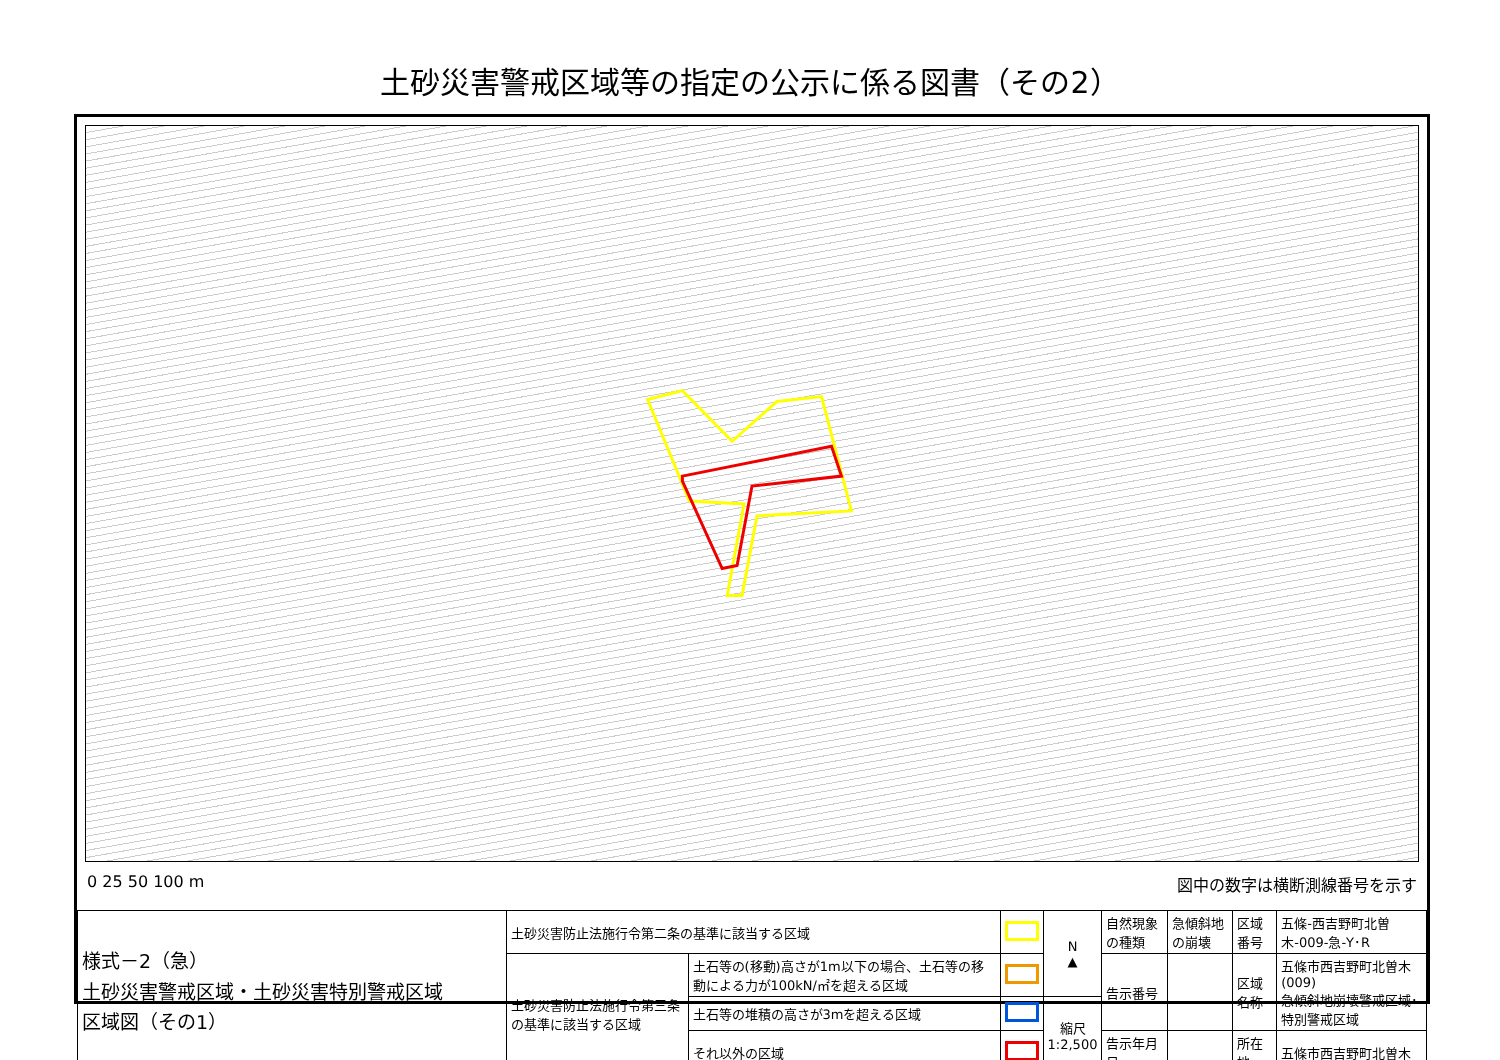土砂災害警戒区域等の指定の公示に係る図書（その2）
0 25 50 100 m 図中の数字は横断測線番号を示す
| 様式－2（急） 土砂災害警戒区域・土砂災害特別警戒区域 区域図（その1） | 土砂災害防止法施行令第二条の基準に該当する区域 | | | N ▲ | 自然現象の種類 | 急傾斜地の崩壊 | 区域番号 | 五條-西吉野町北曽木-009-急-Y･R |
| | 土砂災害防止法施行令第三条の基準に該当する区域 | 土石等の(移動)高さが1m以下の場合、土石等の移動による力が100kN/㎡を超える区域 | | | 告示番号 | | 区域名称 | 五條市西吉野町北曽木(009) 急傾斜地崩壊警戒区域･特別警戒区域 |
| | | 土石等の堆積の高さが3mを超える区域 | | 縮尺 1:2,500 | | | | |
| | | それ以外の区域 | | | 告示年月日 | | 所在地 | 五條市西吉野町北曽木 |